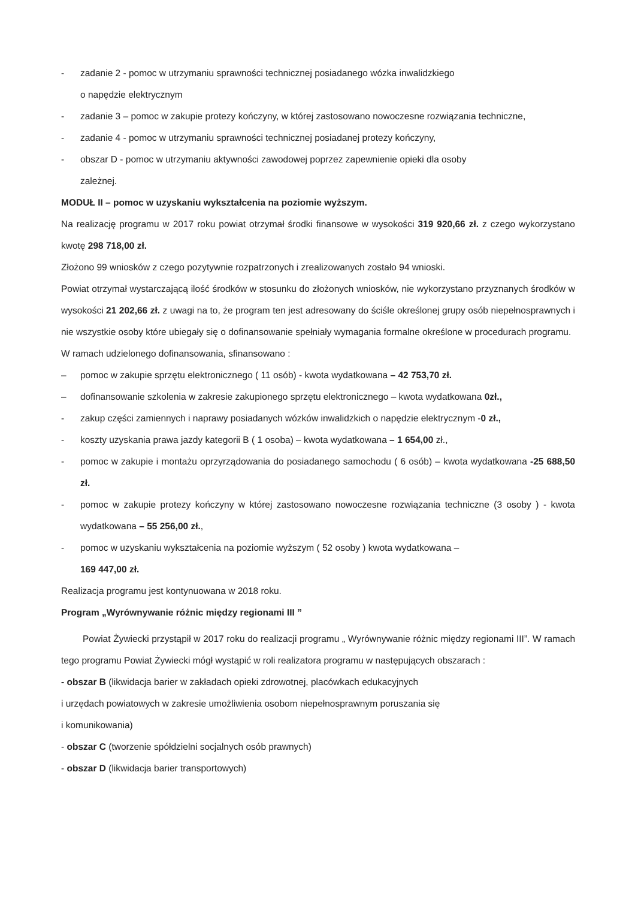- zadanie 2 - pomoc w utrzymaniu sprawności technicznej posiadanego wózka inwalidzkiego
o napędzie elektrycznym
- zadanie 3 – pomoc w zakupie protezy kończyny, w której zastosowano nowoczesne rozwiązania techniczne,
- zadanie 4 - pomoc w utrzymaniu sprawności technicznej posiadanej protezy kończyny,
- obszar D - pomoc w utrzymaniu aktywności zawodowej poprzez zapewnienie opieki dla osoby
zależnej.
MODUŁ II – pomoc w uzyskaniu wykształcenia na poziomie wyższym.
Na realizację programu w 2017 roku powiat otrzymał środki finansowe w wysokości 319 920,66 zł. z czego wykorzystano kwotę 298 718,00 zł.
Złożono 99 wniosków z czego pozytywnie rozpatrzonych i zrealizowanych zostało 94 wnioski.
Powiat otrzymał wystarczającą ilość środków w stosunku do złożonych wniosków, nie wykorzystano przyznanych środków w wysokości 21 202,66 zł. z uwagi na to, że program ten jest adresowany do ściśle określonej grupy osób niepełnosprawnych i nie wszystkie osoby które ubiegały się o dofinansowanie spełniały wymagania formalne określone w procedurach programu.
W ramach udzielonego dofinansowania, sfinansowano :
– pomoc w zakupie sprzętu elektronicznego ( 11 osób) - kwota wydatkowana – 42 753,70 zł.
– dofinansowanie szkolenia w zakresie zakupionego sprzętu elektronicznego – kwota wydatkowana 0zł.,
- zakup części zamiennych i naprawy posiadanych wózków inwalidzkich o napędzie elektrycznym -0 zł.,
- koszty uzyskania prawa jazdy kategorii B ( 1 osoba) – kwota wydatkowana – 1 654,00 zł.,
- pomoc w zakupie i montażu oprzyrządowania do posiadanego samochodu ( 6 osób) – kwota wydatkowana -25 688,50 zł.
- pomoc w zakupie protezy kończyny w której zastosowano nowoczesne rozwiązania techniczne (3 osoby ) - kwota wydatkowana – 55 256,00 zł.,
- pomoc w uzyskaniu wykształcenia na poziomie wyższym ( 52 osoby ) kwota wydatkowana –
169 447,00 zł.
Realizacja programu jest kontynuowana w 2018 roku.
Program „Wyrównywanie różnic między regionami III ”
Powiat Żywiecki przystąpił w 2017 roku do realizacji programu „ Wyrównywanie różnic między regionami III”. W ramach tego programu Powiat Żywiecki mógł wystąpić w roli realizatora programu w następujących obszarach :
- obszar B (likwidacja barier w zakładach opieki zdrowotnej, placówkach edukacyjnych
i urzędach powiatowych w zakresie umożliwienia osobom niepełnosprawnym poruszania się
i komunikowania)
- obszar C (tworzenie spółdzielni socjalnych osób prawnych)
- obszar D (likwidacja barier transportowych)